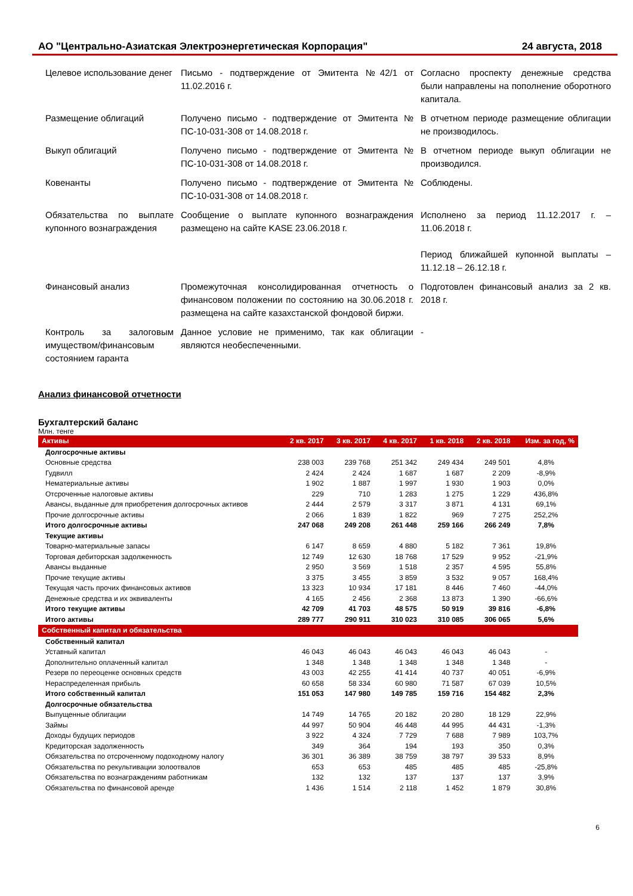АО "Центрально-Азиатская Электроэнергетическая Корпорация" 24 августа, 2018
| Целевое использование денег | Письмо - подтверждение от Эмитента №42/1 от 11.02.2016 г. | Согласно проспекту денежные средства были направлены на пополнение оборотного капитала. |
| Размещение облигаций | Получено письмо - подтверждение от Эмитента № ПС-10-031-308 от 14.08.2018 г. | В отчетном периоде размещение облигации не производилось. |
| Выкуп облигаций | Получено письмо - подтверждение от Эмитента № ПС-10-031-308 от 14.08.2018 г. | В отчетном периоде выкуп облигации не производился. |
| Ковенанты | Получено письмо - подтверждение от Эмитента № ПС-10-031-308 от 14.08.2018 г. | Соблюдены. |
| Обязательства по выплате купонного вознаграждения | Сообщение о выплате купонного вознаграждения размещено на сайте KASE 23.06.2018 г. | Исполнено за период 11.12.2017 г. – 11.06.2018 г. Период ближайшей купонной выплаты – 11.12.18 – 26.12.18 г. |
| Финансовый анализ | Промежуточная консолидированная отчетность о финансовом положении по состоянию на 30.06.2018 г. размещена на сайте казахстанской фондовой биржи. | Подготовлен финансовый анализ за 2 кв. 2018 г. |
| Контроль за залоговым имуществом/финансовым состоянием гаранта | Данное условие не применимо, так как облигации являются необеспеченными. | - |
Анализ финансовой отчетности
Бухгалтерский баланс
Млн. тенге
| Активы | 2 кв. 2017 | 3 кв. 2017 | 4 кв. 2017 | 1 кв. 2018 | 2 кв. 2018 | Изм. за год, % |
| --- | --- | --- | --- | --- | --- | --- |
| Долгосрочные активы | | | | | | |
| Основные средства | 238 003 | 239 768 | 251 342 | 249 434 | 249 501 | 4,8% |
| Гудвилл | 2 424 | 2 424 | 1 687 | 1 687 | 2 209 | -8,9% |
| Нематериальные активы | 1 902 | 1 887 | 1 997 | 1 930 | 1 903 | 0,0% |
| Отсроченные налоговые активы | 229 | 710 | 1 283 | 1 275 | 1 229 | 436,8% |
| Авансы, выданные для приобретения долгосрочных активов | 2 444 | 2 579 | 3 317 | 3 871 | 4 131 | 69,1% |
| Прочие долгосрочные активы | 2 066 | 1 839 | 1 822 | 969 | 7 275 | 252,2% |
| Итого долгосрочные активы | 247 068 | 249 208 | 261 448 | 259 166 | 266 249 | 7,8% |
| Текущие активы | | | | | | |
| Товарно-материальные запасы | 6 147 | 8 659 | 4 880 | 5 182 | 7 361 | 19,8% |
| Торговая дебиторская задолженность | 12 749 | 12 630 | 18 768 | 17 529 | 9 952 | -21,9% |
| Авансы выданные | 2 950 | 3 569 | 1 518 | 2 357 | 4 595 | 55,8% |
| Прочие текущие активы | 3 375 | 3 455 | 3 859 | 3 532 | 9 057 | 168,4% |
| Текущая часть прочих финансовых активов | 13 323 | 10 934 | 17 181 | 8 446 | 7 460 | -44,0% |
| Денежные средства и их эквиваленты | 4 165 | 2 456 | 2 368 | 13 873 | 1 390 | -66,6% |
| Итого текущие активы | 42 709 | 41 703 | 48 575 | 50 919 | 39 816 | -6,8% |
| Итого активы | 289 777 | 290 911 | 310 023 | 310 085 | 306 065 | 5,6% |
| Собственный капитал и обязательства | | | | | | |
| Собственный капитал | | | | | | |
| Уставный капитал | 46 043 | 46 043 | 46 043 | 46 043 | 46 043 | - |
| Дополнительно оплаченный капитал | 1 348 | 1 348 | 1 348 | 1 348 | 1 348 | - |
| Резерв по переоценке основных средств | 43 003 | 42 255 | 41 414 | 40 737 | 40 051 | -6,9% |
| Нераспределенная прибыль | 60 658 | 58 334 | 60 980 | 71 587 | 67 039 | 10,5% |
| Итого собственный капитал | 151 053 | 147 980 | 149 785 | 159 716 | 154 482 | 2,3% |
| Долгосрочные обязательства | | | | | | |
| Выпущенные облигации | 14 749 | 14 765 | 20 182 | 20 280 | 18 129 | 22,9% |
| Займы | 44 997 | 50 904 | 46 448 | 44 995 | 44 431 | -1,3% |
| Доходы будущих периодов | 3 922 | 4 324 | 7 729 | 7 688 | 7 989 | 103,7% |
| Кредиторская задолженность | 349 | 364 | 194 | 193 | 350 | 0,3% |
| Обязательства по отсроченному подоходному налогу | 36 301 | 36 389 | 38 759 | 38 797 | 39 533 | 8,9% |
| Обязательства по рекультивации золоотвалов | 653 | 653 | 485 | 485 | 485 | -25,8% |
| Обязательства по вознаграждениям работникам | 132 | 132 | 137 | 137 | 137 | 3,9% |
| Обязательства по финансовой аренде | 1 436 | 1 514 | 2 118 | 1 452 | 1 879 | 30,8% |
6